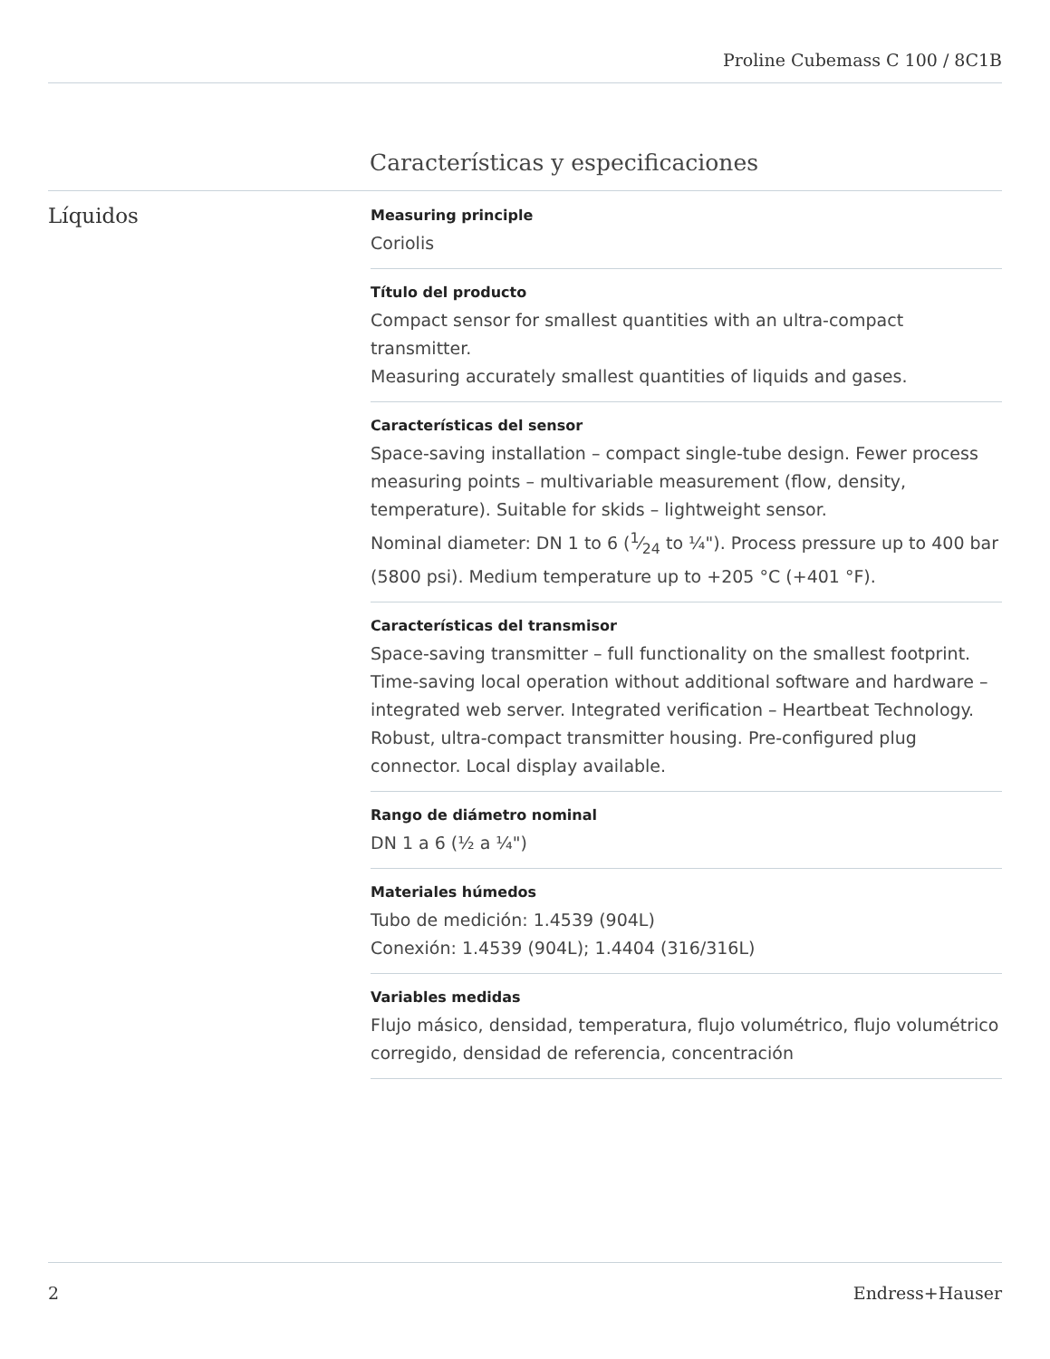Proline Cubemass C 100 / 8C1B
Características y especificaciones
Líquidos
Measuring principle
Coriolis
Título del producto
Compact sensor for smallest quantities with an ultra-compact transmitter.
Measuring accurately smallest quantities of liquids and gases.
Características del sensor
Space-saving installation – compact single-tube design. Fewer process measuring points – multivariable measurement (flow, density, temperature). Suitable for skids – lightweight sensor.
Nominal diameter: DN 1 to 6 (1⁄24 to ¼"). Process pressure up to 400 bar (5800 psi). Medium temperature up to +205 °C (+401 °F).
Características del transmisor
Space‐saving transmitter – full functionality on the smallest footprint. Time‐saving local operation without additional software and hardware – integrated web server. Integrated verification – Heartbeat Technology. Robust, ultra-compact transmitter housing. Pre‐configured plug connector. Local display available.
Rango de diámetro nominal
DN 1 a 6 (½ a ¼")
Materiales húmedos
Tubo de medición: 1.4539 (904L)
Conexión: 1.4539 (904L); 1.4404 (316/316L)
Variables medidas
Flujo másico, densidad, temperatura, flujo volumétrico, flujo volumétrico corregido, densidad de referencia, concentración
2 Endress+Hauser